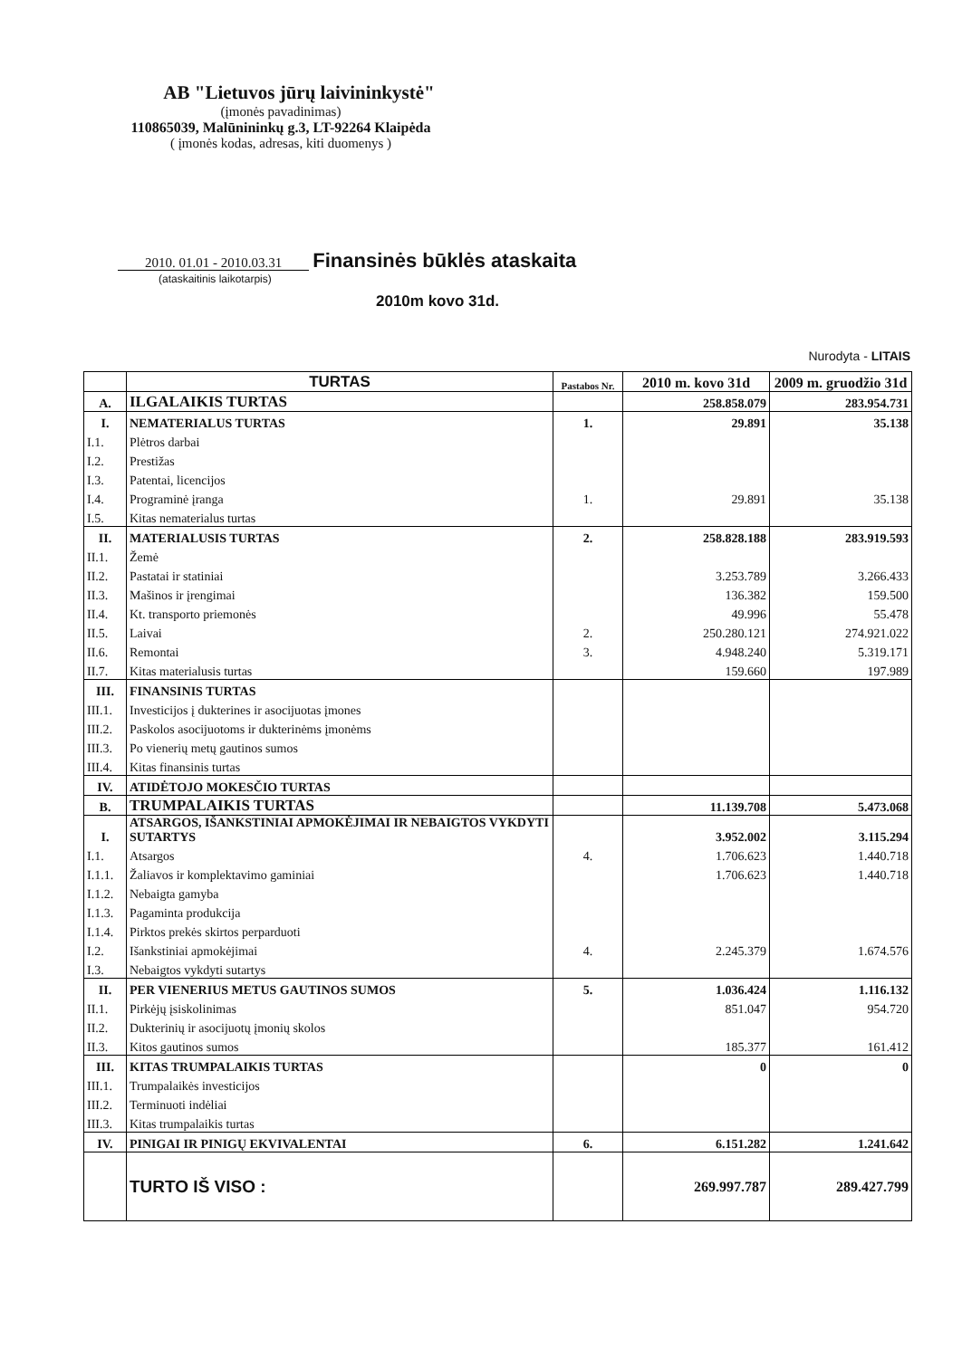AB "Lietuvos jūrų laivininkystė"
(įmonės pavadinimas)
110865039, Malūnininkų g.3, LT-92264 Klaipėda
( įmonės kodas, adresas, kiti duomenys )
2010. 01.01 - 2010.03.31 Finansinės būklės ataskaita
(ataskaitinis laikotarpis)
2010m kovo 31d.
Nurodyta - LITAIS
| | TURTAS | Pastabos Nr. | 2010 m. kovo 31d | 2009 m. gruodžio 31d |
| --- | --- | --- | --- | --- |
| A. | ILGALAIKIS TURTAS | | 258.858.079 | 283.954.731 |
| I. | NEMATERIALUS TURTAS | 1. | 29.891 | 35.138 |
| I.1. | Plėtros darbai | | | |
| I.2. | Prestižas | | | |
| I.3. | Patentai, licencijos | | | |
| I.4. | Programinė įranga | 1. | 29.891 | 35.138 |
| I.5. | Kitas nematerialus turtas | | | |
| II. | MATERIALUSIS TURTAS | 2. | 258.828.188 | 283.919.593 |
| II.1. | Žemė | | | |
| II.2. | Pastatai ir statiniai | | 3.253.789 | 3.266.433 |
| II.3. | Mašinos ir įrengimai | | 136.382 | 159.500 |
| II.4. | Kt. transporto priemonės | | 49.996 | 55.478 |
| II.5. | Laivai | 2. | 250.280.121 | 274.921.022 |
| II.6. | Remontai | 3. | 4.948.240 | 5.319.171 |
| II.7. | Kitas materialusis turtas | | 159.660 | 197.989 |
| III. | FINANSINIS TURTAS | | | |
| III.1. | Investicijos į dukterines ir asocijuotas įmones | | | |
| III.2. | Paskolos asocijuotoms ir dukterinėms įmonėms | | | |
| III.3. | Po vienerių metų gautinos sumos | | | |
| III.4. | Kitas finansinis turtas | | | |
| IV. | ATIDĖTOJO MOKESČIO TURTAS | | | |
| B. | TRUMPALAIKIS TURTAS | | 11.139.708 | 5.473.068 |
| I. | ATSARGOS, IŠANKSTINIAI APMOKĖJIMAI IR NEBAIGTOS VYKDYTI SUTARTYS | | 3.952.002 | 3.115.294 |
| I.1. | Atsargos | 4. | 1.706.623 | 1.440.718 |
| I.1.1. | Žaliavos ir komplektavimo gaminiai | | 1.706.623 | 1.440.718 |
| I.1.2. | Nebaigta gamyba | | | |
| I.1.3. | Pagaminta produkcija | | | |
| I.1.4. | Pirktos prekės skirtos perparduoti | | | |
| I.2. | Išankstiniai apmokėjimai | 4. | 2.245.379 | 1.674.576 |
| I.3. | Nebaigtos vykdyti sutartys | | | |
| II. | PER VIENERIUS METUS GAUTINOS SUMOS | 5. | 1.036.424 | 1.116.132 |
| II.1. | Pirkėjų įsiskolinimas | | 851.047 | 954.720 |
| II.2. | Dukterinių ir asocijuotų įmonių skolos | | | |
| II.3. | Kitos gautinos sumos | | 185.377 | 161.412 |
| III. | KITAS TRUMPALAIKIS TURTAS | | 0 | 0 |
| III.1. | Trumpalaikės investicijos | | | |
| III.2. | Terminuoti indėliai | | | |
| III.3. | Kitas trumpalaikis turtas | | | |
| IV. | PINIGAI IR PINIGŲ EKVIVALENTAI | 6. | 6.151.282 | 1.241.642 |
| | TURTO IŠ VISO : | | 269.997.787 | 289.427.799 |